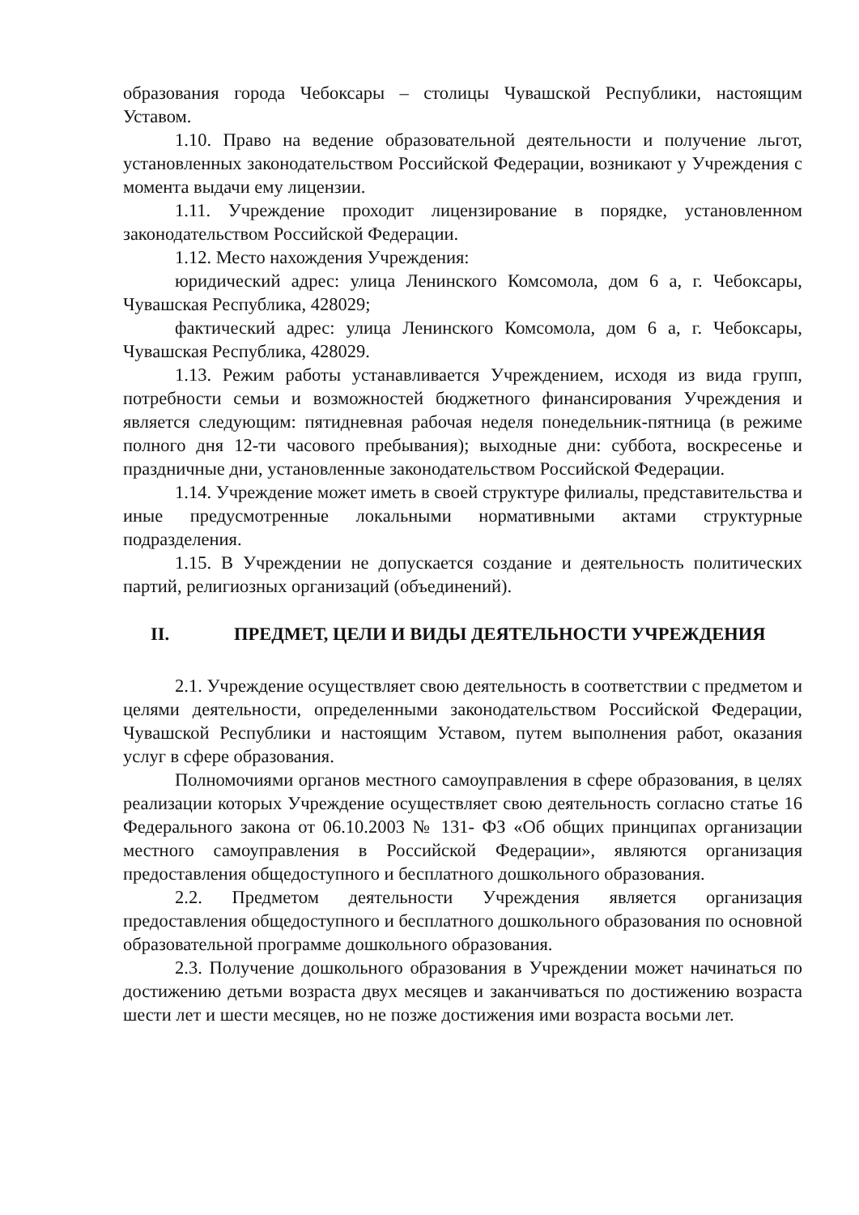образования города Чебоксары – столицы Чувашской Республики, настоящим Уставом.
1.10. Право на ведение образовательной деятельности и получение льгот, установленных законодательством Российской Федерации, возникают у Учреждения с момента выдачи ему лицензии.
1.11. Учреждение проходит лицензирование в порядке, установленном законодательством Российской Федерации.
1.12. Место нахождения Учреждения:
юридический адрес: улица Ленинского Комсомола, дом 6 а, г. Чебоксары, Чувашская Республика, 428029;
фактический адрес: улица Ленинского Комсомола, дом 6 а, г. Чебоксары, Чувашская Республика, 428029.
1.13. Режим работы устанавливается Учреждением, исходя из вида групп, потребности семьи и возможностей бюджетного финансирования Учреждения и является следующим: пятидневная рабочая неделя понедельник-пятница (в режиме полного дня 12-ти часового пребывания); выходные дни: суббота, воскресенье и праздничные дни, установленные законодательством Российской Федерации.
1.14. Учреждение может иметь в своей структуре филиалы, представительства и иные предусмотренные локальными нормативными актами структурные подразделения.
1.15. В Учреждении не допускается создание и деятельность политических партий, религиозных организаций (объединений).
II. ПРЕДМЕТ, ЦЕЛИ И ВИДЫ ДЕЯТЕЛЬНОСТИ УЧРЕЖДЕНИЯ
2.1. Учреждение осуществляет свою деятельность в соответствии с предметом и целями деятельности, определенными законодательством Российской Федерации, Чувашской Республики и настоящим Уставом, путем выполнения работ, оказания услуг в сфере образования.
Полномочиями органов местного самоуправления в сфере образования, в целях реализации которых Учреждение осуществляет свою деятельность согласно статье 16 Федерального закона от 06.10.2003 № 131- ФЗ «Об общих принципах организации местного самоуправления в Российской Федерации», являются организация предоставления общедоступного и бесплатного дошкольного образования.
2.2. Предметом деятельности Учреждения является организация предоставления общедоступного и бесплатного дошкольного образования по основной образовательной программе дошкольного образования.
2.3. Получение дошкольного образования в Учреждении может начинаться по достижению детьми возраста двух месяцев и заканчиваться по достижению возраста шести лет и шести месяцев, но не позже достижения ими возраста восьми лет.